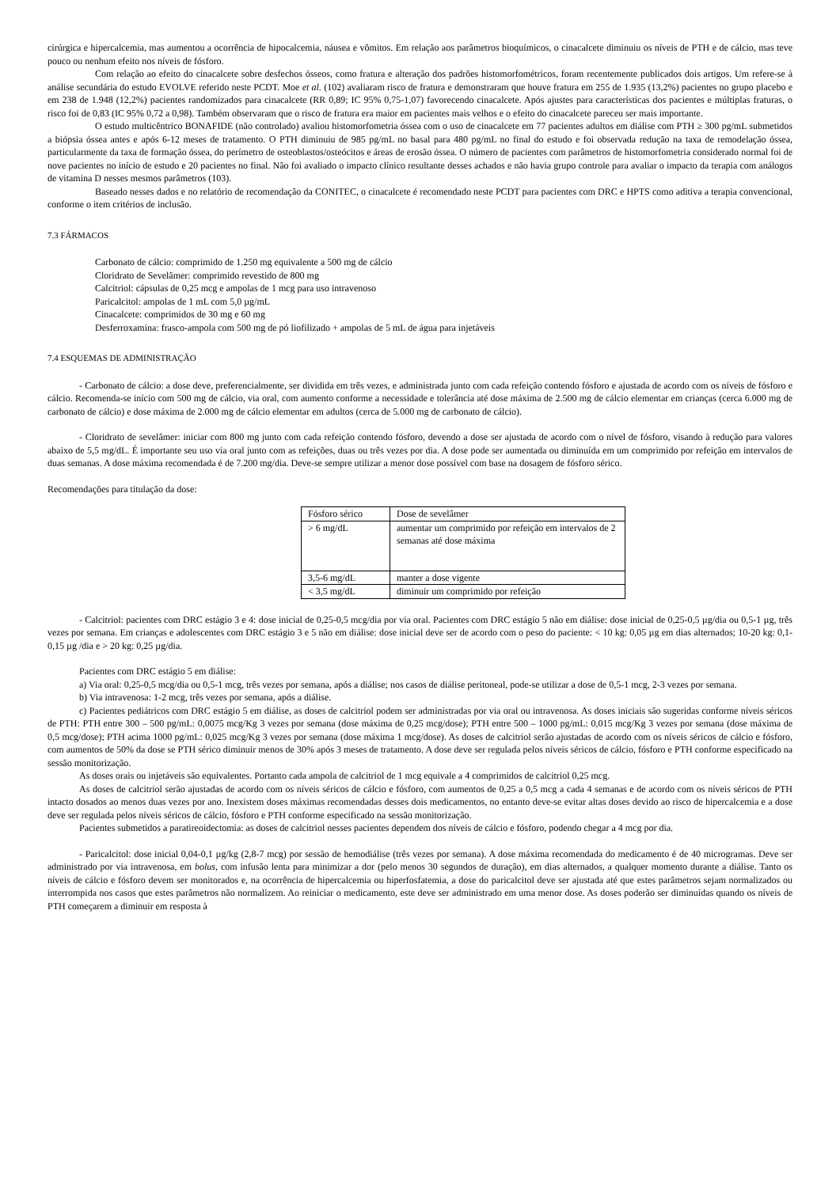cirúrgica e hipercalcemia, mas aumentou a ocorrência de hipocalcemia, náusea e vômitos. Em relação aos parâmetros bioquímicos, o cinacalcete diminuiu os níveis de PTH e de cálcio, mas teve pouco ou nenhum efeito nos níveis de fósforo.
Com relação ao efeito do cinacalcete sobre desfechos ósseos, como fratura e alteração dos padrões histomorfométricos, foram recentemente publicados dois artigos. Um refere-se à análise secundária do estudo EVOLVE referido neste PCDT. Moe et al. (102) avaliaram risco de fratura e demonstraram que houve fratura em 255 de 1.935 (13,2%) pacientes no grupo placebo e em 238 de 1.948 (12,2%) pacientes randomizados para cinacalcete (RR 0,89; IC 95% 0,75-1,07) favorecendo cinacalcete. Após ajustes para características dos pacientes e múltiplas fraturas, o risco foi de 0,83 (IC 95% 0,72 a 0,98). Também observaram que o risco de fratura era maior em pacientes mais velhos e o efeito do cinacalcete pareceu ser mais importante.
O estudo multicêntrico BONAFIDE (não controlado) avaliou histomorfometria óssea com o uso de cinacalcete em 77 pacientes adultos em diálise com PTH ≥ 300 pg/mL submetidos a biópsia óssea antes e após 6-12 meses de tratamento. O PTH diminuiu de 985 pg/mL no basal para 480 pg/mL no final do estudo e foi observada redução na taxa de remodelação óssea, particularmente da taxa de formação óssea, do perímetro de osteoblastos/osteócitos e áreas de erosão óssea. O número de pacientes com parâmetros de histomorfometria considerado normal foi de nove pacientes no início de estudo e 20 pacientes no final. Não foi avaliado o impacto clínico resultante desses achados e não havia grupo controle para avaliar o impacto da terapia com análogos de vitamina D nesses mesmos parâmetros (103).
Baseado nesses dados e no relatório de recomendação da CONITEC, o cinacalcete é recomendado neste PCDT para pacientes com DRC e HPTS como aditiva a terapia convencional, conforme o item critérios de inclusão.
7.3 FÁRMACOS
Carbonato de cálcio: comprimido de 1.250 mg equivalente a 500 mg de cálcio
Cloridrato de Sevelâmer: comprimido revestido de 800 mg
Calcitriol: cápsulas de 0,25 mcg e ampolas de 1 mcg para uso intravenoso
Paricalcitol: ampolas de 1 mL com 5,0 µg/mL
Cinacalcete: comprimidos de 30 mg e 60 mg
Desferroxamina: frasco-ampola com 500 mg de pó liofilizado + ampolas de 5 mL de água para injetáveis
7.4 ESQUEMAS DE ADMINISTRAÇÃO
- Carbonato de cálcio: a dose deve, preferencialmente, ser dividida em três vezes, e administrada junto com cada refeição contendo fósforo e ajustada de acordo com os níveis de fósforo e cálcio. Recomenda-se início com 500 mg de cálcio, via oral, com aumento conforme a necessidade e tolerância até dose máxima de 2.500 mg de cálcio elementar em crianças (cerca 6.000 mg de carbonato de cálcio) e dose máxima de 2.000 mg de cálcio elementar em adultos (cerca de 5.000 mg de carbonato de cálcio).
- Cloridrato de sevelâmer: iniciar com 800 mg junto com cada refeição contendo fósforo, devendo a dose ser ajustada de acordo com o nível de fósforo, visando à redução para valores abaixo de 5,5 mg/dL. É importante seu uso via oral junto com as refeições, duas ou três vezes por dia. A dose pode ser aumentada ou diminuída em um comprimido por refeição em intervalos de duas semanas. A dose máxima recomendada é de 7.200 mg/dia. Deve-se sempre utilizar a menor dose possível com base na dosagem de fósforo sérico.
Recomendações para titulação da dose:
| Fósforo sérico | Dose de sevelâmer |
| > 6 mg/dL | aumentar um comprimido por refeição em intervalos de 2 semanas até dose máxima |
| 3,5-6 mg/dL | manter a dose vigente |
| < 3,5 mg/dL | diminuir um comprimido por refeição |
- Calcitriol: pacientes com DRC estágio 3 e 4: dose inicial de 0,25-0,5 mcg/dia por via oral. Pacientes com DRC estágio 5 não em diálise: dose inicial de 0,25-0,5 µg/dia ou 0,5-1 µg, três vezes por semana. Em crianças e adolescentes com DRC estágio 3 e 5 não em diálise: dose inicial deve ser de acordo com o peso do paciente: < 10 kg: 0,05 µg em dias alternados; 10-20 kg: 0,1-0,15 µg /dia e > 20 kg: 0,25 µg/dia.
Pacientes com DRC estágio 5 em diálise:
a) Via oral: 0,25-0,5 mcg/dia ou 0,5-1 mcg, três vezes por semana, após a diálise; nos casos de diálise peritoneal, pode-se utilizar a dose de 0,5-1 mcg, 2-3 vezes por semana.
b) Via intravenosa: 1-2 mcg, três vezes por semana, após a diálise.
c) Pacientes pediátricos com DRC estágio 5 em diálise, as doses de calcitriol podem ser administradas por via oral ou intravenosa. As doses iniciais são sugeridas conforme níveis séricos de PTH: PTH entre 300 – 500 pg/mL: 0,0075 mcg/Kg 3 vezes por semana (dose máxima de 0,25 mcg/dose); PTH entre 500 – 1000 pg/mL: 0,015 mcg/Kg 3 vezes por semana (dose máxima de 0,5 mcg/dose); PTH acima 1000 pg/mL: 0,025 mcg/Kg 3 vezes por semana (dose máxima 1 mcg/dose). As doses de calcitriol serão ajustadas de acordo com os níveis séricos de cálcio e fósforo, com aumentos de 50% da dose se PTH sérico diminuir menos de 30% após 3 meses de tratamento. A dose deve ser regulada pelos níveis séricos de cálcio, fósforo e PTH conforme especificado na sessão monitorização.
As doses orais ou injetáveis são equivalentes. Portanto cada ampola de calcitriol de 1 mcg equivale a 4 comprimidos de calcitriol 0,25 mcg.
As doses de calcitriol serão ajustadas de acordo com os níveis séricos de cálcio e fósforo, com aumentos de 0,25 a 0,5 mcg a cada 4 semanas e de acordo com os níveis séricos de PTH intacto dosados ao menos duas vezes por ano. Inexistem doses máximas recomendadas desses dois medicamentos, no entanto deve-se evitar altas doses devido ao risco de hipercalcemia e a dose deve ser regulada pelos níveis séricos de cálcio, fósforo e PTH conforme especificado na sessão monitorização.
Pacientes submetidos a paratireoidectomia: as doses de calcitriol nesses pacientes dependem dos níveis de cálcio e fósforo, podendo chegar a 4 mcg por dia.
- Paricalcitol: dose inicial 0,04-0,1 µg/kg (2,8-7 mcg) por sessão de hemodiálise (três vezes por semana). A dose máxima recomendada do medicamento é de 40 microgramas. Deve ser administrado por via intravenosa, em bolus, com infusão lenta para minimizar a dor (pelo menos 30 segundos de duração), em dias alternados, a qualquer momento durante a diálise. Tanto os níveis de cálcio e fósforo devem ser monitorados e, na ocorrência de hipercalcemia ou hiperfosfatemia, a dose do paricalcitol deve ser ajustada até que estes parâmetros sejam normalizados ou interrompida nos casos que estes parâmetros não normalizem. Ao reiniciar o medicamento, este deve ser administrado em uma menor dose. As doses poderão ser diminuídas quando os níveis de PTH começarem a diminuir em resposta à